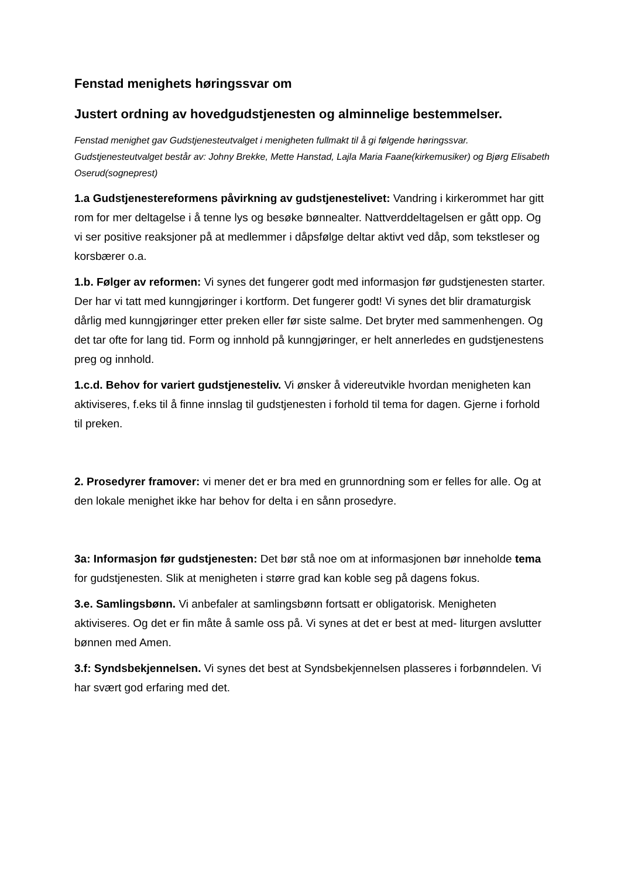Fenstad menighets høringssvar om
Justert ordning av hovedgudstjenesten og alminnelige bestemmelser.
Fenstad menighet gav Gudstjenesteutvalget i menigheten fullmakt til å gi følgende høringssvar. Gudstjenesteutvalget består av: Johny Brekke, Mette Hanstad, Lajla Maria Faane(kirkemusiker) og Bjørg Elisabeth Oserud(sogneprest)
1.a Gudstjenestereformens påvirkning av gudstjenestelivet: Vandring i kirkerommet har gitt rom for mer deltagelse i å tenne lys og besøke bønnealter. Nattverddeltagelsen er gått opp. Og vi ser positive reaksjoner på at medlemmer i dåpsfølge deltar aktivt ved dåp, som tekstleser og korsbærer o.a.
1.b. Følger av reformen: Vi synes det fungerer godt med informasjon før gudstjenesten starter. Der har vi tatt med kunngjøringer i kortform. Det fungerer godt! Vi synes det blir dramaturgisk dårlig med kunngjøringer etter preken eller før siste salme. Det bryter med sammenhengen. Og det tar ofte for lang tid. Form og innhold på kunngjøringer, er helt annerledes en gudstjenestens preg og innhold.
1.c.d. Behov for variert gudstjenesteliv. Vi ønsker å videreutvikle hvordan menigheten kan aktiviseres, f.eks til å finne innslag til gudstjenesten i forhold til tema for dagen. Gjerne i forhold til preken.
2. Prosedyrer framover: vi mener det er bra med en grunnordning som er felles for alle. Og at den lokale menighet ikke har behov for delta i en sånn prosedyre.
3a: Informasjon før gudstjenesten: Det bør stå noe om at informasjonen bør inneholde tema for gudstjenesten. Slik at menigheten i større grad kan koble seg på dagens fokus.
3.e. Samlingsbønn. Vi anbefaler at samlingsbønn fortsatt er obligatorisk. Menigheten aktiviseres. Og det er fin måte å samle oss på. Vi synes at det er best at med- liturgen avslutter bønnen med Amen.
3.f: Syndsbekjennelsen. Vi synes det best at Syndsbekjennelsen plasseres i forbønndelen. Vi har svært god erfaring med det.